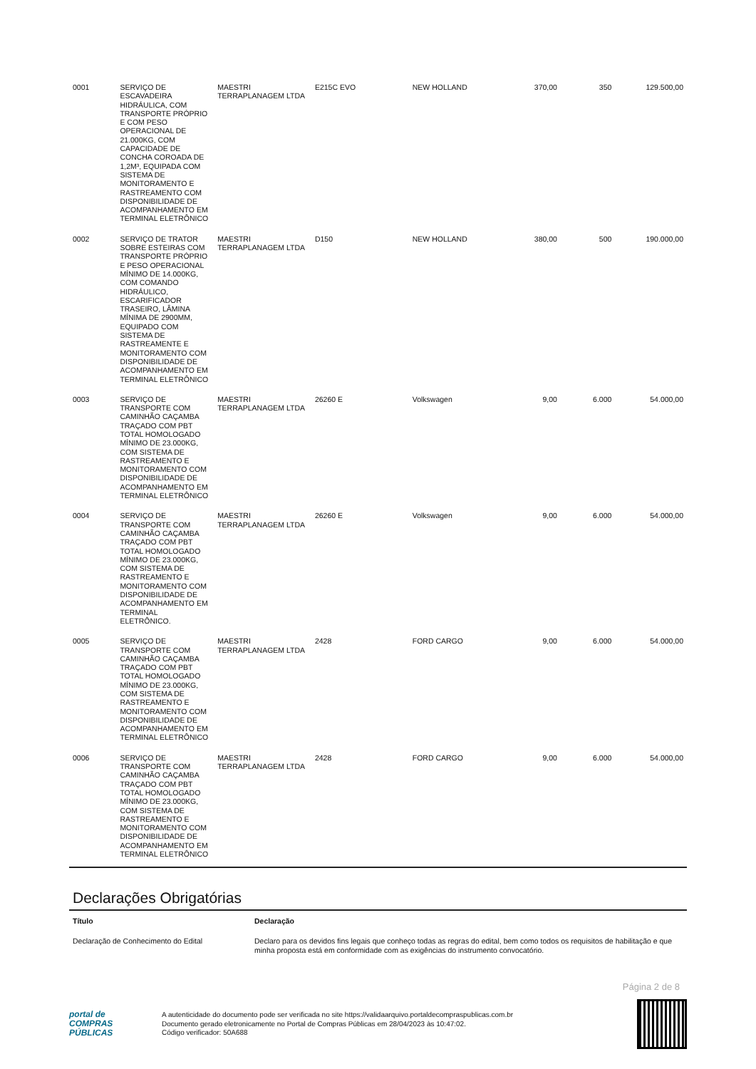| 0001 | SERVIÇO DE ESCAVADEIRA HIDRÁULICA, COM TRANSPORTE PRÓPRIO E COM PESO OPERACIONAL DE 21.000KG, COM CAPACIDADE DE CONCHA COROADA DE 1,2M³, EQUIPADA COM SISTEMA DE MONITORAMENTO E RASTREAMENTO COM DISPONIBILIDADE DE ACOMPANHAMENTO EM TERMINAL ELETRÔNICO | MAESTRI TERRAPLANAGEM LTDA | E215C EVO | NEW HOLLAND | 370,00 | 350 | 129.500,00 |
| 0002 | SERVIÇO DE TRATOR SOBRE ESTEIRAS COM TRANSPORTE PRÓPRIO E PESO OPERACIONAL MÍNIMO DE 14.000KG, COM COMANDO HIDRÁULICO, ESCARIFICADOR TRASEIRO, LÂMINA MÍNIMA DE 2900MM, EQUIPADO COM SISTEMA DE RASTREAMENTE E MONITORAMENTO COM DISPONIBILIDADE DE ACOMPANHAMENTO EM TERMINAL ELETRÔNICO | MAESTRI TERRAPLANAGEM LTDA | D150 | NEW HOLLAND | 380,00 | 500 | 190.000,00 |
| 0003 | SERVIÇO DE TRANSPORTE COM CAMINHÃO CAÇAMBA TRAÇADO COM PBT TOTAL HOMOLOGADO MÍNIMO DE 23.000KG, COM SISTEMA DE RASTREAMENTO E MONITORAMENTO COM DISPONIBILIDADE DE ACOMPANHAMENTO EM TERMINAL ELETRÔNICO | MAESTRI TERRAPLANAGEM LTDA | 26260 E | Volkswagen | 9,00 | 6.000 | 54.000,00 |
| 0004 | SERVIÇO DE TRANSPORTE COM CAMINHÃO CAÇAMBA TRAÇADO COM PBT TOTAL HOMOLOGADO MÍNIMO DE 23.000KG, COM SISTEMA DE RASTREAMENTO E MONITORAMENTO COM DISPONIBILIDADE DE ACOMPANHAMENTO EM TERMINAL ELETRÔNICO. | MAESTRI TERRAPLANAGEM LTDA | 26260 E | Volkswagen | 9,00 | 6.000 | 54.000,00 |
| 0005 | SERVIÇO DE TRANSPORTE COM CAMINHÃO CAÇAMBA TRAÇADO COM PBT TOTAL HOMOLOGADO MÍNIMO DE 23.000KG, COM SISTEMA DE RASTREAMENTO E MONITORAMENTO COM DISPONIBILIDADE DE ACOMPANHAMENTO EM TERMINAL ELETRÔNICO | MAESTRI TERRAPLANAGEM LTDA | 2428 | FORD CARGO | 9,00 | 6.000 | 54.000,00 |
| 0006 | SERVIÇO DE TRANSPORTE COM CAMINHÃO CAÇAMBA TRAÇADO COM PBT TOTAL HOMOLOGADO MÍNIMO DE 23.000KG, COM SISTEMA DE RASTREAMENTO E MONITORAMENTO COM DISPONIBILIDADE DE ACOMPANHAMENTO EM TERMINAL ELETRÔNICO | MAESTRI TERRAPLANAGEM LTDA | 2428 | FORD CARGO | 9,00 | 6.000 | 54.000,00 |
Declarações Obrigatórias
| Título | Declaração |
| --- | --- |
| Declaração de Conhecimento do Edital | Declaro para os devidos fins legais que conheço todas as regras do edital, bem como todos os requisitos de habilitação e que minha proposta está em conformidade com as exigências do instrumento convocatório. |
Página 2 de 8
portal de
COMPRAS
PÚBLICAS
A autenticidade do documento pode ser verificada no site https://validaarquivo.portaldecompraspublicas.com.br
Documento gerado eletronicamente no Portal de Compras Públicas em 28/04/2023 às 10:47:02.
Código verificador: 50A688